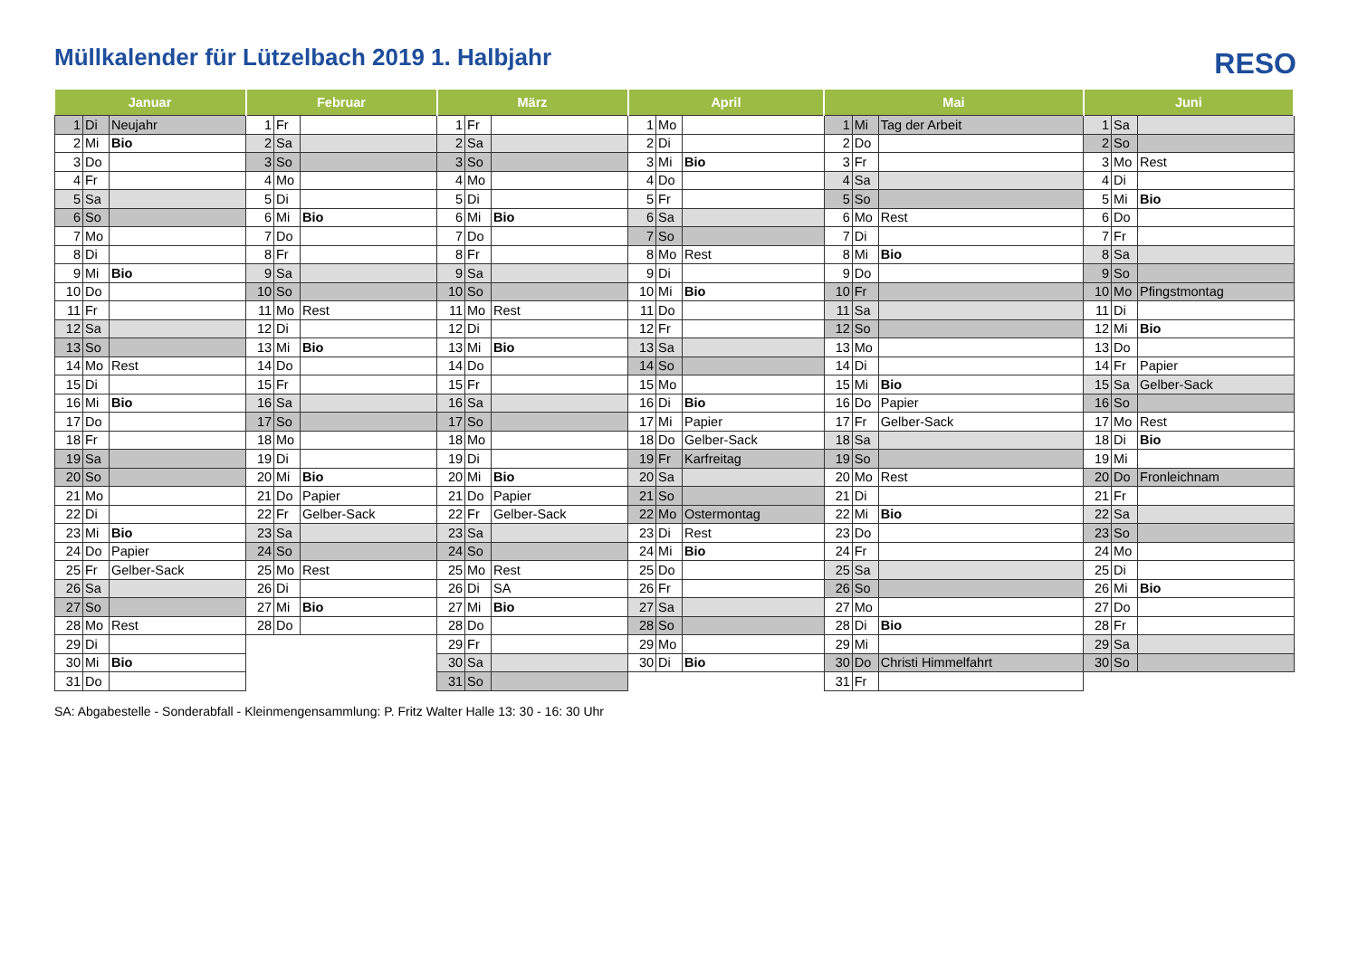Müllkalender für Lützelbach 2019 1. Halbjahr
RESO
| Januar | | | Februar | | | März | | | April | | | Mai | | | Juni | | |
| --- | --- | --- | --- | --- | --- | --- | --- | --- | --- | --- | --- | --- | --- | --- | --- | --- | --- |
| 1 | Di | Neujahr | 1 | Fr | | 1 | Fr | | 1 | Mo | | 1 | Mi | Tag der Arbeit | 1 | Sa | |
| 2 | Mi | Bio | 2 | Sa | | 2 | Sa | | 2 | Di | | 2 | Do | | 2 | So | |
| 3 | Do | | 3 | So | | 3 | So | | 3 | Mi | Bio | 3 | Fr | | 3 | Mo | Rest |
| 4 | Fr | | 4 | Mo | | 4 | Mo | | 4 | Do | | 4 | Sa | | 4 | Di | |
| 5 | Sa | | 5 | Di | | 5 | Di | | 5 | Fr | | 5 | So | | 5 | Mi | Bio |
| 6 | So | | 6 | Mi | Bio | 6 | Mi | Bio | 6 | Sa | | 6 | Mo | Rest | 6 | Do | |
| 7 | Mo | | 7 | Do | | 7 | Do | | 7 | So | | 7 | Di | | 7 | Fr | |
| 8 | Di | | 8 | Fr | | 8 | Fr | | 8 | Mo | Rest | 8 | Mi | Bio | 8 | Sa | |
| 9 | Mi | Bio | 9 | Sa | | 9 | Sa | | 9 | Di | | 9 | Do | | 9 | So | |
| 10 | Do | | 10 | So | | 10 | So | | 10 | Mi | Bio | 10 | Fr | | 10 | Mo | Pfingstmontag |
| 11 | Fr | | 11 | Mo | Rest | 11 | Mo | Rest | 11 | Do | | 11 | Sa | | 11 | Di | |
| 12 | Sa | | 12 | Di | | 12 | Di | | 12 | Fr | | 12 | So | | 12 | Mi | Bio |
| 13 | So | | 13 | Mi | Bio | 13 | Mi | Bio | 13 | Sa | | 13 | Mo | | 13 | Do | |
| 14 | Mo | Rest | 14 | Do | | 14 | Do | | 14 | So | | 14 | Di | | 14 | Fr | Papier |
| 15 | Di | | 15 | Fr | | 15 | Fr | | 15 | Mo | | 15 | Mi | Bio | 15 | Sa | Gelber-Sack |
| 16 | Mi | Bio | 16 | Sa | | 16 | Sa | | 16 | Di | Bio | 16 | Do | Papier | 16 | So | |
| 17 | Do | | 17 | So | | 17 | So | | 17 | Mi | Papier | 17 | Fr | Gelber-Sack | 17 | Mo | Rest |
| 18 | Fr | | 18 | Mo | | 18 | Mo | | 18 | Do | Gelber-Sack | 18 | Sa | | 18 | Di | Bio |
| 19 | Sa | | 19 | Di | | 19 | Di | | 19 | Fr | Karfreitag | 19 | So | | 19 | Mi | |
| 20 | So | | 20 | Mi | Bio | 20 | Mi | Bio | 20 | Sa | | 20 | Mo | Rest | 20 | Do | Fronleichnam |
| 21 | Mo | | 21 | Do | Papier | 21 | Do | Papier | 21 | So | | 21 | Di | | 21 | Fr | |
| 22 | Di | | 22 | Fr | Gelber-Sack | 22 | Fr | Gelber-Sack | 22 | Mo | Ostermontag | 22 | Mi | Bio | 22 | Sa | |
| 23 | Mi | Bio | 23 | Sa | | 23 | Sa | | 23 | Di | Rest | 23 | Do | | 23 | So | |
| 24 | Do | Papier | 24 | So | | 24 | So | | 24 | Mi | Bio | 24 | Fr | | 24 | Mo | |
| 25 | Fr | Gelber-Sack | 25 | Mo | Rest | 25 | Mo | Rest | 25 | Do | | 25 | Sa | | 25 | Di | |
| 26 | Sa | | 26 | Di | | 26 | Di | SA | 26 | Fr | | 26 | So | | 26 | Mi | Bio |
| 27 | So | | 27 | Mi | Bio | 27 | Mi | Bio | 27 | Sa | | 27 | Mo | | 27 | Do | |
| 28 | Mo | Rest | 28 | Do | | 28 | Do | | 28 | So | | 28 | Di | Bio | 28 | Fr | |
| 29 | Di | | | | | 29 | Fr | | 29 | Mo | | 29 | Mi | | 29 | Sa | |
| 30 | Mi | Bio | | | | 30 | Sa | | 30 | Di | Bio | 30 | Do | Christi Himmelfahrt | 30 | So | |
| 31 | Do | | | | | 31 | So | | | | | 31 | Fr | | | | |
SA: Abgabestelle - Sonderabfall - Kleinmengensammlung: P. Fritz Walter Halle 13: 30 - 16: 30 Uhr